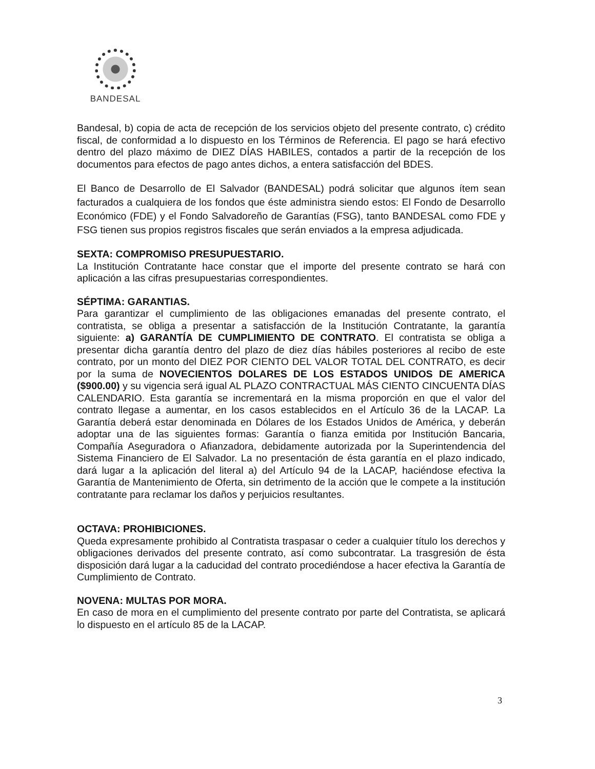BANDESAL
Bandesal, b) copia de acta de recepción de los servicios objeto del presente contrato, c) crédito fiscal, de conformidad a lo dispuesto en los Términos de Referencia. El pago se hará efectivo dentro del plazo máximo de DIEZ DÍAS HABILES, contados a partir de la recepción de los documentos para efectos de pago antes dichos, a entera satisfacción del BDES.
El Banco de Desarrollo de El Salvador (BANDESAL) podrá solicitar que algunos ítem sean facturados a cualquiera de los fondos que éste administra siendo estos: El Fondo de Desarrollo Económico (FDE) y el Fondo Salvadoreño de Garantías (FSG), tanto BANDESAL como FDE y FSG tienen sus propios registros fiscales que serán enviados a la empresa adjudicada.
SEXTA: COMPROMISO PRESUPUESTARIO.
La Institución Contratante hace constar que el importe del presente contrato se hará con aplicación a las cifras presupuestarias correspondientes.
SÉPTIMA: GARANTIAS.
Para garantizar el cumplimiento de las obligaciones emanadas del presente contrato, el contratista, se obliga a presentar a satisfacción de la Institución Contratante, la garantía siguiente: a) GARANTÍA DE CUMPLIMIENTO DE CONTRATO. El contratista se obliga a presentar dicha garantía dentro del plazo de diez días hábiles posteriores al recibo de este contrato, por un monto del DIEZ POR CIENTO DEL VALOR TOTAL DEL CONTRATO, es decir por la suma de NOVECIENTOS DOLARES DE LOS ESTADOS UNIDOS DE AMERICA ($900.00) y su vigencia será igual AL PLAZO CONTRACTUAL MÁS CIENTO CINCUENTA DÍAS CALENDARIO. Esta garantía se incrementará en la misma proporción en que el valor del contrato llegase a aumentar, en los casos establecidos en el Artículo 36 de la LACAP. La Garantía deberá estar denominada en Dólares de los Estados Unidos de América, y deberán adoptar una de las siguientes formas: Garantía o fianza emitida por Institución Bancaria, Compañía Aseguradora o Afianzadora, debidamente autorizada por la Superintendencia del Sistema Financiero de El Salvador. La no presentación de ésta garantía en el plazo indicado, dará lugar a la aplicación del literal a) del Artículo 94 de la LACAP, haciéndose efectiva la Garantía de Mantenimiento de Oferta, sin detrimento de la acción que le compete a la institución contratante para reclamar los daños y perjuicios resultantes.
OCTAVA: PROHIBICIONES.
Queda expresamente prohibido al Contratista traspasar o ceder a cualquier título los derechos y obligaciones derivados del presente contrato, así como subcontratar. La trasgresión de ésta disposición dará lugar a la caducidad del contrato procediéndose a hacer efectiva la Garantía de Cumplimiento de Contrato.
NOVENA: MULTAS POR MORA.
En caso de mora en el cumplimiento del presente contrato por parte del Contratista, se aplicará lo dispuesto en el artículo 85 de la LACAP.
3